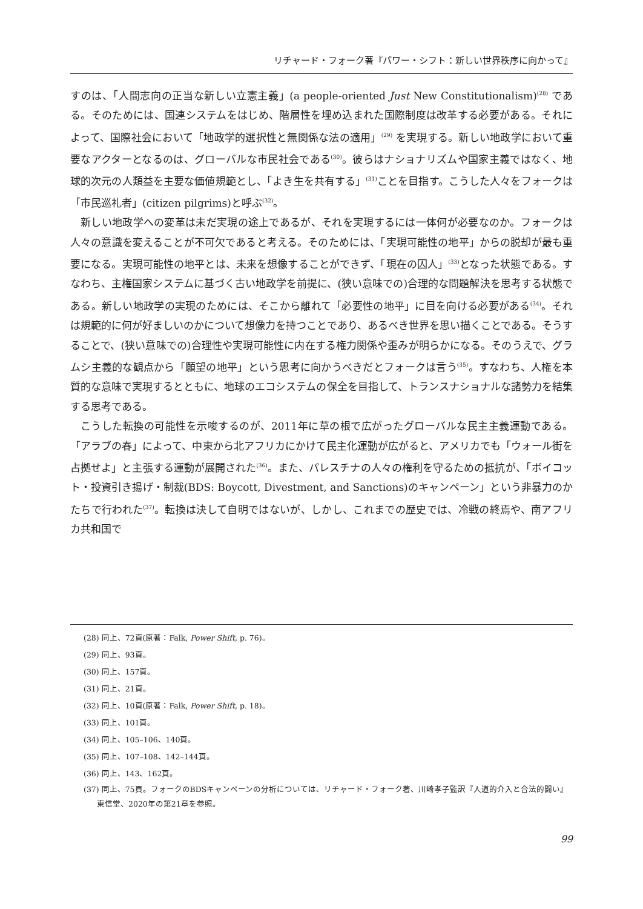リチャード・フォーク著『パワー・シフト：新しい世界秩序に向かって』
すのは、「人間志向の正当な新しい立憲主義」(a people-oriented Just New Constitutionalism)<sup>(28)</sup> である。そのためには、国連システムをはじめ、階層性を埋め込まれた国際制度は改革する必要がある。それによって、国際社会において「地政学的選択性と無関係な法の適用」<sup>(29)</sup> を実現する。新しい地政学において重要なアクターとなるのは、グローバルな市民社会である<sup>(30)</sup>。彼らはナショナリズムや国家主義ではなく、地球的次元の人類益を主要な価値規範とし、「よき生を共有する」<sup>(31)</sup>ことを目指す。こうした人々をフォークは「市民巡礼者」(citizen pilgrims)と呼ぶ<sup>(32)</sup>。
新しい地政学への変革は未だ実現の途上であるが、それを実現するには一体何が必要なのか。フォークは人々の意識を変えることが不可欠であると考える。そのためには、「実現可能性の地平」からの脱却が最も重要になる。実現可能性の地平とは、未来を想像することができず、「現在の囚人」<sup>(33)</sup>となった状態である。すなわち、主権国家システムに基づく古い地政学を前提に、(狭い意味での)合理的な問題解決を思考する状態である。新しい地政学の実現のためには、そこから離れて「必要性の地平」に目を向ける必要がある<sup>(34)</sup>。それは規範的に何が好ましいのかについて想像力を持つことであり、あるべき世界を思い描くことである。そうすることで、(狭い意味での)合理性や実現可能性に内在する権力関係や歪みが明らかになる。そのうえで、グラムシ主義的な観点から「願望の地平」という思考に向かうべきだとフォークは言う<sup>(35)</sup>。すなわち、人権を本質的な意味で実現するとともに、地球のエコシステムの保全を目指して、トランスナショナルな諸勢力を結集する思考である。
こうした転換の可能性を示唆するのが、2011年に草の根で広がったグローバルな民主主義運動である。「アラブの春」によって、中東から北アフリカにかけて民主化運動が広がると、アメリカでも「ウォール街を占拠せよ」と主張する運動が展開された<sup>(36)</sup>。また、パレスチナの人々の権利を守るための抵抗が、「ボイコット・投資引き揚げ・制裁(BDS: Boycott, Divestment, and Sanctions)のキャンペーン」という非暴力のかたちで行われた<sup>(37)</sup>。転換は決して自明ではないが、しかし、これまでの歴史では、冷戦の終焉や、南アフリカ共和国で
(28) 同上、72頁(原著：Falk, Power Shift, p. 76)。
(29) 同上、93頁。
(30) 同上、157頁。
(31) 同上、21頁。
(32) 同上、10頁(原著：Falk, Power Shift, p. 18)。
(33) 同上、101頁。
(34) 同上、105–106、140頁。
(35) 同上、107–108、142–144頁。
(36) 同上、143、162頁。
(37) 同上、75頁。フォークのBDSキャンペーンの分析については、リチャード・フォーク著、川崎孝子監訳『人道的介入と合法的闘い』東信堂、2020年の第21章を参照。
99